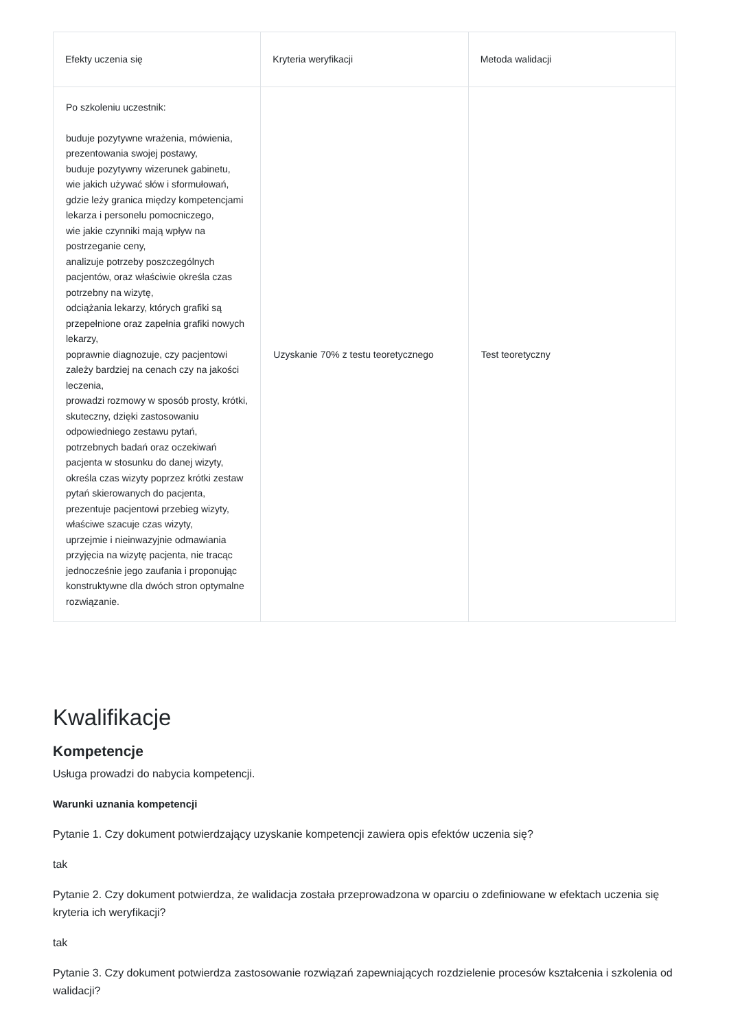| Efekty uczenia się | Kryteria weryfikacji | Metoda walidacji |
| --- | --- | --- |
| Po szkoleniu uczestnik: buduje pozytywne wrażenia, mówienia, prezentowania swojej postawy, buduje pozytywny wizerunek gabinetu, wie jakich używać słów i sformułowań, gdzie leży granica między kompetencjami lekarza i personelu pomocniczego, wie jakie czynniki mają wpływ na postrzeganie ceny, analizuje potrzeby poszczególnych pacjentów, oraz właściwie określa czas potrzebny na wizytę, odciążania lekarzy, których grafiki są przepełnione oraz zapełnia grafiki nowych lekarzy, poprawnie diagnozuje, czy pacjentowi zależy bardziej na cenach czy na jakości leczenia, prowadzi rozmowy w sposób prosty, krótki, skuteczny, dzięki zastosowaniu odpowiedniego zestawu pytań, potrzebnych badań oraz oczekiwań pacjenta w stosunku do danej wizyty, określa czas wizyty poprzez krótki zestaw pytań skierowanych do pacjenta, prezentuje pacjentowi przebieg wizyty, właściwe szacuje czas wizyty, uprzejmie i nieinwazyjnie odmawiania przyjęcia na wizytę pacjenta, nie tracąc jednocześnie jego zaufania i proponując konstruktywne dla dwóch stron optymalne rozwiązanie. | Uzyskanie 70% z testu teoretycznego | Test teoretyczny |
Kwalifikacje
Kompetencje
Usługa prowadzi do nabycia kompetencji.
Warunki uznania kompetencji
Pytanie 1. Czy dokument potwierdzający uzyskanie kompetencji zawiera opis efektów uczenia się?
tak
Pytanie 2. Czy dokument potwierdza, że walidacja została przeprowadzona w oparciu o zdefiniowane w efektach uczenia się kryteria ich weryfikacji?
tak
Pytanie 3. Czy dokument potwierdza zastosowanie rozwiązań zapewniających rozdzielenie procesów kształcenia i szkolenia od walidacji?